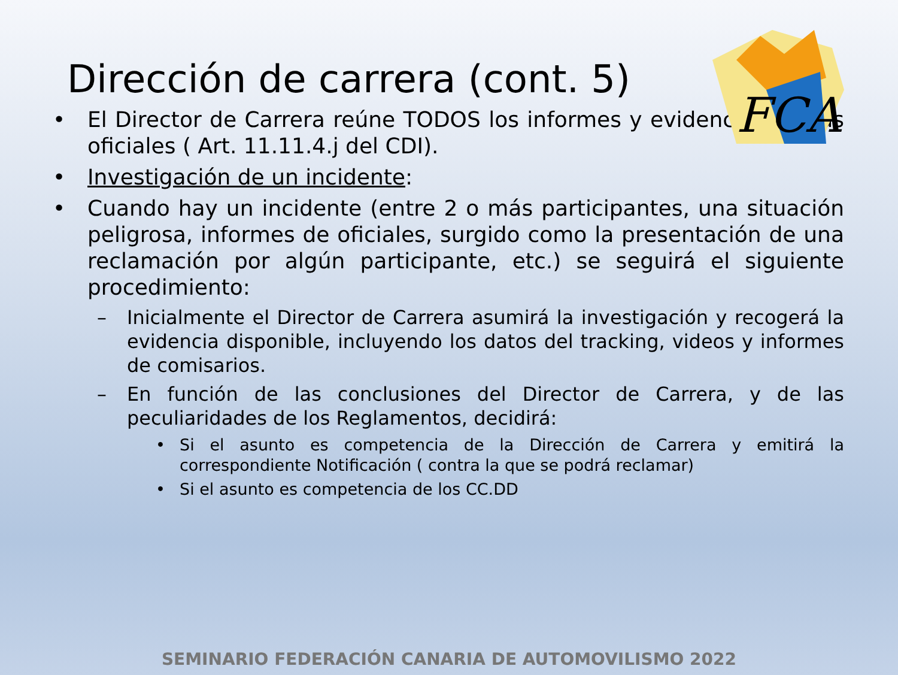Dirección de carrera (cont. 5)
FCA
• El Director de Carrera reúne TODOS los informes y evidencias de sus oficiales ( Art. 11.11.4.j del CDI).
• Investigación de un incidente:
• Cuando hay un incidente (entre 2 o más participantes, una situación peligrosa, informes de oficiales, surgido como la presentación de una reclamación por algún participante, etc.) se seguirá el siguiente procedimiento:
– Inicialmente el Director de Carrera asumirá la investigación y recogerá la evidencia disponible, incluyendo los datos del tracking, videos y informes de comisarios.
– En función de las conclusiones del Director de Carrera, y de las peculiaridades de los Reglamentos, decidirá:
• Si el asunto es competencia de la Dirección de Carrera y emitirá la correspondiente Notificación ( contra la que se podrá reclamar)
• Si el asunto es competencia de los CC.DD
SEMINARIO FEDERACIÓN CANARIA DE AUTOMOVILISMO 2022